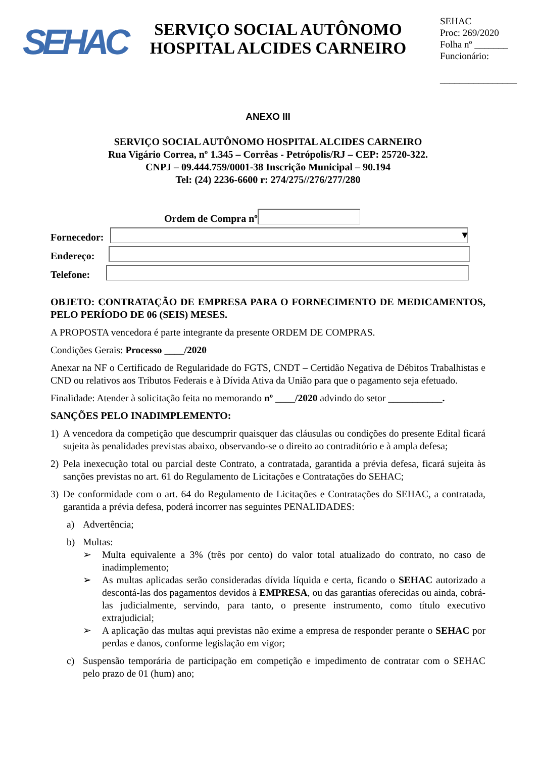SEHAC
SERVIÇO SOCIAL AUTÔNOMO
HOSPITAL ALCIDES CARNEIRO
SEHAC
Proc: 269/2020
Folha nº _______
Funcionário:
________________
ANEXO III
SERVIÇO SOCIAL AUTÔNOMO HOSPITAL ALCIDES CARNEIRO
Rua Vigário Correa, nº 1.345 – Corrêas - Petrópolis/RJ – CEP: 25720-322.
CNPJ – 09.444.759/0001-38 Inscrição Municipal – 90.194
Tel: (24) 2236-6600 r: 274/275//276/277/280
Ordem de Compra nº
Fornecedor: ▾
Endereço:
Telefone:
OBJETO: CONTRATAÇÃO DE EMPRESA PARA O FORNECIMENTO DE MEDICAMENTOS, PELO PERÍODO DE 06 (SEIS) MESES.
A PROPOSTA vencedora é parte integrante da presente ORDEM DE COMPRAS.
Condições Gerais: Processo ____/2020
Anexar na NF o Certificado de Regularidade do FGTS, CNDT – Certidão Negativa de Débitos Trabalhistas e CND ou relativos aos Tributos Federais e à Dívida Ativa da União para que o pagamento seja efetuado.
Finalidade: Atender à solicitação feita no memorando nº ____/2020 advindo do setor ___________.
SANÇÕES PELO INADIMPLEMENTO:
1) A vencedora da competição que descumprir quaisquer das cláusulas ou condições do presente Edital ficará sujeita às penalidades previstas abaixo, observando-se o direito ao contraditório e à ampla defesa;
2) Pela inexecução total ou parcial deste Contrato, a contratada, garantida a prévia defesa, ficará sujeita às sanções previstas no art. 61 do Regulamento de Licitações e Contratações do SEHAC;
3) De conformidade com o art. 64 do Regulamento de Licitações e Contratações do SEHAC, a contratada, garantida a prévia defesa, poderá incorrer nas seguintes PENALIDADES:
a) Advertência;
b) Multas:
➢ Multa equivalente a 3% (três por cento) do valor total atualizado do contrato, no caso de inadimplemento;
➢ As multas aplicadas serão consideradas dívida líquida e certa, ficando o SEHAC autorizado a descontá-las dos pagamentos devidos à EMPRESA, ou das garantias oferecidas ou ainda, cobrá-las judicialmente, servindo, para tanto, o presente instrumento, como título executivo extrajudicial;
➢ A aplicação das multas aqui previstas não exime a empresa de responder perante o SEHAC por perdas e danos, conforme legislação em vigor;
c) Suspensão temporária de participação em competição e impedimento de contratar com o SEHAC pelo prazo de 01 (hum) ano;